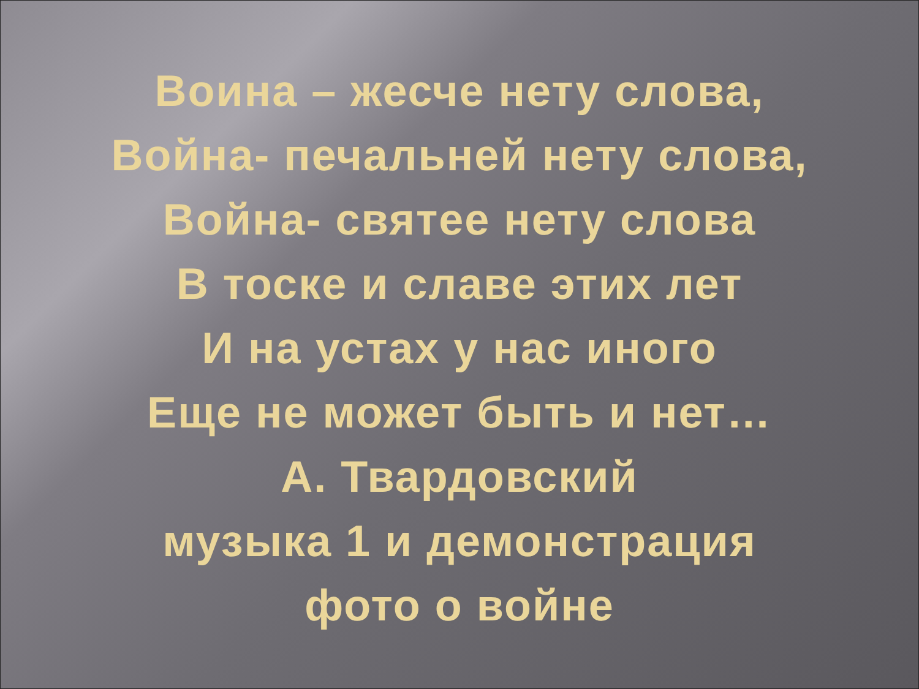Воина – жесче нету слова,
Война- печальней нету слова,
Война- святее нету слова
В тоске и славе этих лет
И на устах у нас иного
Еще не может быть и нет…
А. Твардовский
музыка 1 и демонстрация
фото о войне